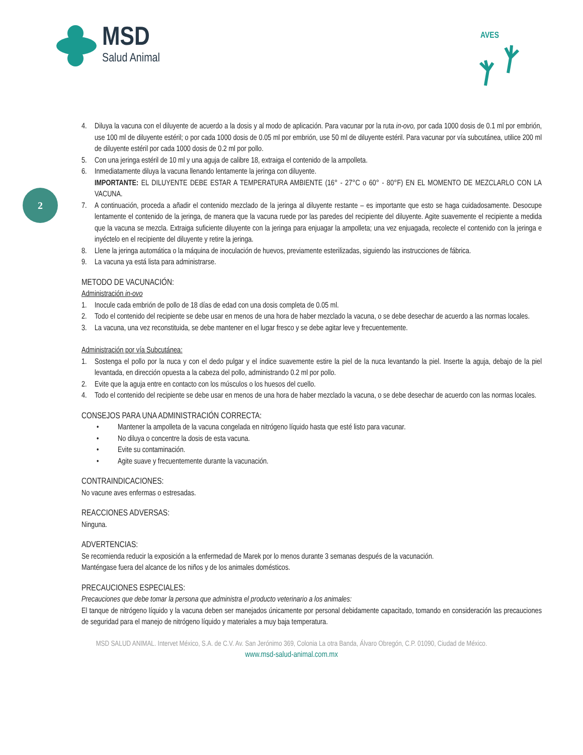MSD
Salud Animal
AVES
2
4. Diluya la vacuna con el diluyente de acuerdo a la dosis y al modo de aplicación. Para vacunar por la ruta in-ovo, por cada 1000 dosis de 0.1 ml por embrión, use 100 ml de diluyente estéril; o por cada 1000 dosis de 0.05 ml por embrión, use 50 ml de diluyente estéril. Para vacunar por vía subcutánea, utilice 200 ml de diluyente estéril por cada 1000 dosis de 0.2 ml por pollo.
5. Con una jeringa estéril de 10 ml y una aguja de calibre 18, extraiga el contenido de la ampolleta.
6. Inmediatamente diluya la vacuna llenando lentamente la jeringa con diluyente.
IMPORTANTE: EL DILUYENTE DEBE ESTAR A TEMPERATURA AMBIENTE (16° - 27°C o 60° - 80°F) EN EL MOMENTO DE MEZCLARLO CON LA VACUNA.
7. A continuación, proceda a añadir el contenido mezclado de la jeringa al diluyente restante – es importante que esto se haga cuidadosamente. Desocupe lentamente el contenido de la jeringa, de manera que la vacuna ruede por las paredes del recipiente del diluyente. Agite suavemente el recipiente a medida que la vacuna se mezcla. Extraiga suficiente diluyente con la jeringa para enjuagar la ampolleta; una vez enjuagada, recolecte el contenido con la jeringa e inyéctelo en el recipiente del diluyente y retire la jeringa.
8. Llene la jeringa automática o la máquina de inoculación de huevos, previamente esterilizadas, siguiendo las instrucciones de fábrica.
9. La vacuna ya está lista para administrarse.
METODO DE VACUNACIÓN:
Administración in-ovo
1. Inocule cada embrión de pollo de 18 días de edad con una dosis completa de 0.05 ml.
2. Todo el contenido del recipiente se debe usar en menos de una hora de haber mezclado la vacuna, o se debe desechar de acuerdo a las normas locales.
3. La vacuna, una vez reconstituida, se debe mantener en el lugar fresco y se debe agitar leve y frecuentemente.
Administración por vía Subcutánea:
1. Sostenga el pollo por la nuca y con el dedo pulgar y el índice suavemente estire la piel de la nuca levantando la piel. Inserte la aguja, debajo de la piel levantada, en dirección opuesta a la cabeza del pollo, administrando 0.2 ml por pollo.
2. Evite que la aguja entre en contacto con los músculos o los huesos del cuello.
4. Todo el contenido del recipiente se debe usar en menos de una hora de haber mezclado la vacuna, o se debe desechar de acuerdo con las normas locales.
CONSEJOS PARA UNA ADMINISTRACIÓN CORRECTA:
• Mantener la ampolleta de la vacuna congelada en nitrógeno líquido hasta que esté listo para vacunar.
• No diluya o concentre la dosis de esta vacuna.
• Evite su contaminación.
• Agite suave y frecuentemente durante la vacunación.
CONTRAINDICACIONES:
No vacune aves enfermas o estresadas.
REACCIONES ADVERSAS:
Ninguna.
ADVERTENCIAS:
Se recomienda reducir la exposición a la enfermedad de Marek por lo menos durante 3 semanas después de la vacunación.
Manténgase fuera del alcance de los niños y de los animales domésticos.
PRECAUCIONES ESPECIALES:
Precauciones que debe tomar la persona que administra el producto veterinario a los animales:
El tanque de nitrógeno líquido y la vacuna deben ser manejados únicamente por personal debidamente capacitado, tomando en consideración las precauciones de seguridad para el manejo de nitrógeno líquido y materiales a muy baja temperatura.
MSD SALUD ANIMAL. Intervet México, S.A. de C.V. Av. San Jerónimo 369, Colonia La otra Banda, Álvaro Obregón, C.P. 01090, Ciudad de México.
www.msd-salud-animal.com.mx